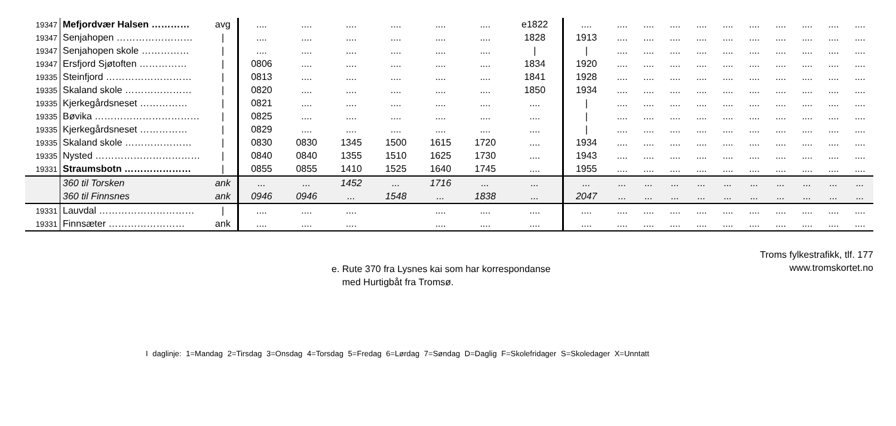| 19347 | Mefjordvær Halsen ………… | avg | .... | .... | .... | .... | .... | .... | e1822 | .... | .... | .... | .... | .... | .... | .... | .... | .... | .... | .... |
| 19347 | Senjahopen …………………… | / | .... | .... | .... | .... | .... | .... | 1828 | 1913 | .... | .... | .... | .... | .... | .... | .... | .... | .... | .... |
| 19347 | Senjahopen skole …………… | / | .... | .... | .... | .... | .... | .... | / | / | .... | .... | .... | .... | .... | .... | .... | .... | .... | .... |
| 19347 | Ersfjord Sjøtoften …………… | / | 0806 | .... | .... | .... | .... | .... | 1834 | 1920 | .... | .... | .... | .... | .... | .... | .... | .... | .... | .... |
| 19335 | Steinfjord ……………………… | / | 0813 | .... | .... | .... | .... | .... | 1841 | 1928 | .... | .... | .... | .... | .... | .... | .... | .... | .... | .... |
| 19335 | Skaland skole ………………… | / | 0820 | .... | .... | .... | .... | .... | 1850 | 1934 | .... | .... | .... | .... | .... | .... | .... | .... | .... | .... |
| 19335 | Kjerkegårdsneset …………… | / | 0821 | .... | .... | .... | .... | .... | .... | / | .... | .... | .... | .... | .... | .... | .... | .... | .... | .... |
| 19335 | Bøvika …………………………… | / | 0825 | .... | .... | .... | .... | .... | .... | / | .... | .... | .... | .... | .... | .... | .... | .... | .... | .... |
| 19335 | Kjerkegårdsneset …………… | / | 0829 | .... | .... | .... | .... | .... | .... | / | .... | .... | .... | .... | .... | .... | .... | .... | .... | .... |
| 19335 | Skaland skole ………………… | / | 0830 | 0830 | 1345 | 1500 | 1615 | 1720 | .... | 1934 | .... | .... | .... | .... | .... | .... | .... | .... | .... | .... |
| 19335 | Nysted …………………………… | / | 0840 | 0840 | 1355 | 1510 | 1625 | 1730 | .... | 1943 | .... | .... | .... | .... | .... | .... | .... | .... | .... | .... |
| 19331 | Straumsbotn ………………… | / | 0855 | 0855 | 1410 | 1525 | 1640 | 1745 | .... | 1955 | .... | .... | .... | .... | .... | .... | .... | .... | .... | .... |
| | 360 til Torsken | ank | ... | ... | 1452 | ... | 1716 | ... | ... | ... | ... | ... | ... | ... | ... | ... | ... | ... | ... | ... |
| | 360 til Finnsnes | ank | 0946 | 0946 | ... | 1548 | ... | 1838 | ... | 2047 | ... | ... | ... | ... | ... | ... | ... | ... | ... | ... |
| 19331 | Lauvdal ………………………… | / | .... | .... | .... | | .... | .... | .... | .... | .... | .... | .... | .... | .... | .... | .... | .... | .... | .... |
| 19331 | Finnsæter …………………… | ank | .... | .... | .... | | .... | .... | .... | .... | .... | .... | .... | .... | .... | .... | .... | .... | .... | .... |
Troms fylkestrafikk, tlf. 177
www.tromskortet.no
e. Rute 370 fra Lysnes kai som har korrespondanse
med Hurtigbåt fra Tromsø.
I daglinje: 1=Mandag 2=Tirsdag 3=Onsdag 4=Torsdag 5=Fredag 6=Lørdag 7=Søndag D=Daglig F=Skolefridager S=Skoledager X=Unntatt